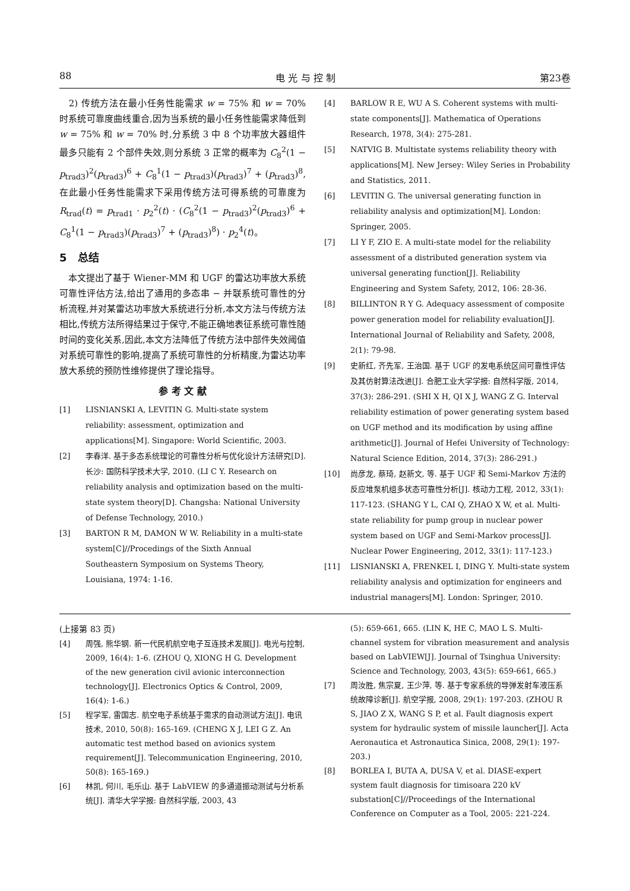88 电 光 与 控 制 第23卷
　2) 传统方法在最小任务性能需求 w = 75% 和 w = 70% 时系统可靠度曲线重合,因为当系统的最小任务性能需求降低到 w = 75% 和 w = 70% 时,分系统 3 中 8 个功率放大器组件最多只能有 2 个部件失效,则分系统 3 正常的概率为 C<sub>8</sub><sup>2</sup>(1 − p<sub>trad3</sub>)<sup>2</sup>(p<sub>trad3</sub>)<sup>6</sup> + C<sub>8</sub><sup>1</sup>(1 − p<sub>trad3</sub>)(p<sub>trad3</sub>)<sup>7</sup> + (p<sub>trad3</sub>)<sup>8</sup>,在此最小任务性能需求下采用传统方法可得系统的可靠度为 R<sub>trad</sub>(t) = p<sub>trad1</sub> · p<sub>2</sub><sup>2</sup>(t) · (C<sub>8</sub><sup>2</sup>(1 − p<sub>trad3</sub>)<sup>2</sup>(p<sub>trad3</sub>)<sup>6</sup> + C<sub>8</sub><sup>1</sup>(1 − p<sub>trad3</sub>)(p<sub>trad3</sub>)<sup>7</sup> + (p<sub>trad3</sub>)<sup>8</sup>) · p<sub>2</sub><sup>4</sup>(t)。
5　总结
　本文提出了基于 Wiener-MM 和 UGF 的雷达功率放大系统可靠性评估方法,给出了通用的多态串 − 并联系统可靠性的分析流程,并对某雷达功率放大系统进行分析,本文方法与传统方法相比,传统方法所得结果过于保守,不能正确地表征系统可靠性随时间的变化关系,因此,本文方法降低了传统方法中部件失效阈值对系统可靠性的影响,提高了系统可靠性的分析精度,为雷达功率放大系统的预防性维修提供了理论指导。
参 考 文 献
[1] LISNIANSKI A, LEVITIN G. Multi-state system reliability: assessment, optimization and applications[M]. Singapore: World Scientific, 2003.
[2] 李春洋. 基于多态系统理论的可靠性分析与优化设计方法研究[D]. 长沙: 国防科学技术大学, 2010. (LI C Y. Research on reliability analysis and optimization based on the multi-state system theory[D]. Changsha: National University of Defense Technology, 2010.)
[3] BARTON R M, DAMON W W. Reliability in a multi-state system[C]//Procedings of the Sixth Annual Southeastern Symposium on Systems Theory, Louisiana, 1974: 1-16.
[4] BARLOW R E, WU A S. Coherent systems with multi-state components[J]. Mathematica of Operations Research, 1978, 3(4): 275-281.
[5] NATVIG B. Multistate systems reliability theory with applications[M]. New Jersey: Wiley Series in Probability and Statistics, 2011.
[6] LEVITIN G. The universal generating function in reliability analysis and optimization[M]. London: Springer, 2005.
[7] LI Y F, ZIO E. A multi-state model for the reliability assessment of a distributed generation system via universal generating function[J]. Reliability Engineering and System Safety, 2012, 106: 28-36.
[8] BILLINTON R Y G. Adequacy assessment of composite power generation model for reliability evaluation[J]. International Journal of Reliability and Safety, 2008, 2(1): 79-98.
[9] 史新红, 齐先军, 王治国. 基于 UGF 的发电系统区间可靠性评估及其仿射算法改进[J]. 合肥工业大学学报: 自然科学版, 2014, 37(3): 286-291. (SHI X H, QI X J, WANG Z G. Interval reliability estimation of power generating system based on UGF method and its modification by using affine arithmetic[J]. Journal of Hefei University of Technology: Natural Science Edition, 2014, 37(3): 286-291.)
[10] 尚彦龙, 蔡琦, 赵新文, 等. 基于 UGF 和 Semi-Markov 方法的反应堆泵机组多状态可靠性分析[J]. 核动力工程, 2012, 33(1): 117-123. (SHANG Y L, CAI Q, ZHAO X W, et al. Multi-state reliability for pump group in nuclear power system based on UGF and Semi-Markov process[J]. Nuclear Power Engineering, 2012, 33(1): 117-123.)
[11] LISNIANSKI A, FRENKEL I, DING Y. Multi-state system reliability analysis and optimization for engineers and industrial managers[M]. London: Springer, 2010.
(上接第 83 页)
[4] 周强, 熊华钢. 新一代民机航空电子互连技术发展[J]. 电光与控制, 2009, 16(4): 1-6. (ZHOU Q, XIONG H G. Development of the new generation civil avionic interconnection technology[J]. Electronics Optics & Control, 2009, 16(4): 1-6.)
[5] 程学军, 雷国志. 航空电子系统基于需求的自动测试方法[J]. 电讯技术, 2010, 50(8): 165-169. (CHENG X J, LEI G Z. An automatic test method based on avionics system requirement[J]. Telecommunication Engineering, 2010, 50(8): 165-169.)
[6] 林凯, 何川, 毛乐山. 基于 LabVIEW 的多通道振动测试与分析系统[J]. 清华大学学报: 自然科学版, 2003, 43
(5): 659-661, 665. (LIN K, HE C, MAO L S. Multi-channel system for vibration measurement and analysis based on LabVIEW[J]. Journal of Tsinghua University: Science and Technology, 2003, 43(5): 659-661, 665.)
[7] 周汝胜, 焦宗夏, 王少萍, 等. 基于专家系统的导弹发射车液压系统故障诊断[J]. 航空学报, 2008, 29(1): 197-203. (ZHOU R S, JIAO Z X, WANG S P, et al. Fault diagnosis expert system for hydraulic system of missile launcher[J]. Acta Aeronautica et Astronautica Sinica, 2008, 29(1): 197-203.)
[8] BORLEA I, BUTA A, DUSA V, et al. DIASE-expert system fault diagnosis for timisoara 220 kV substation[C]//Proceedings of the International Conference on Computer as a Tool, 2005: 221-224.